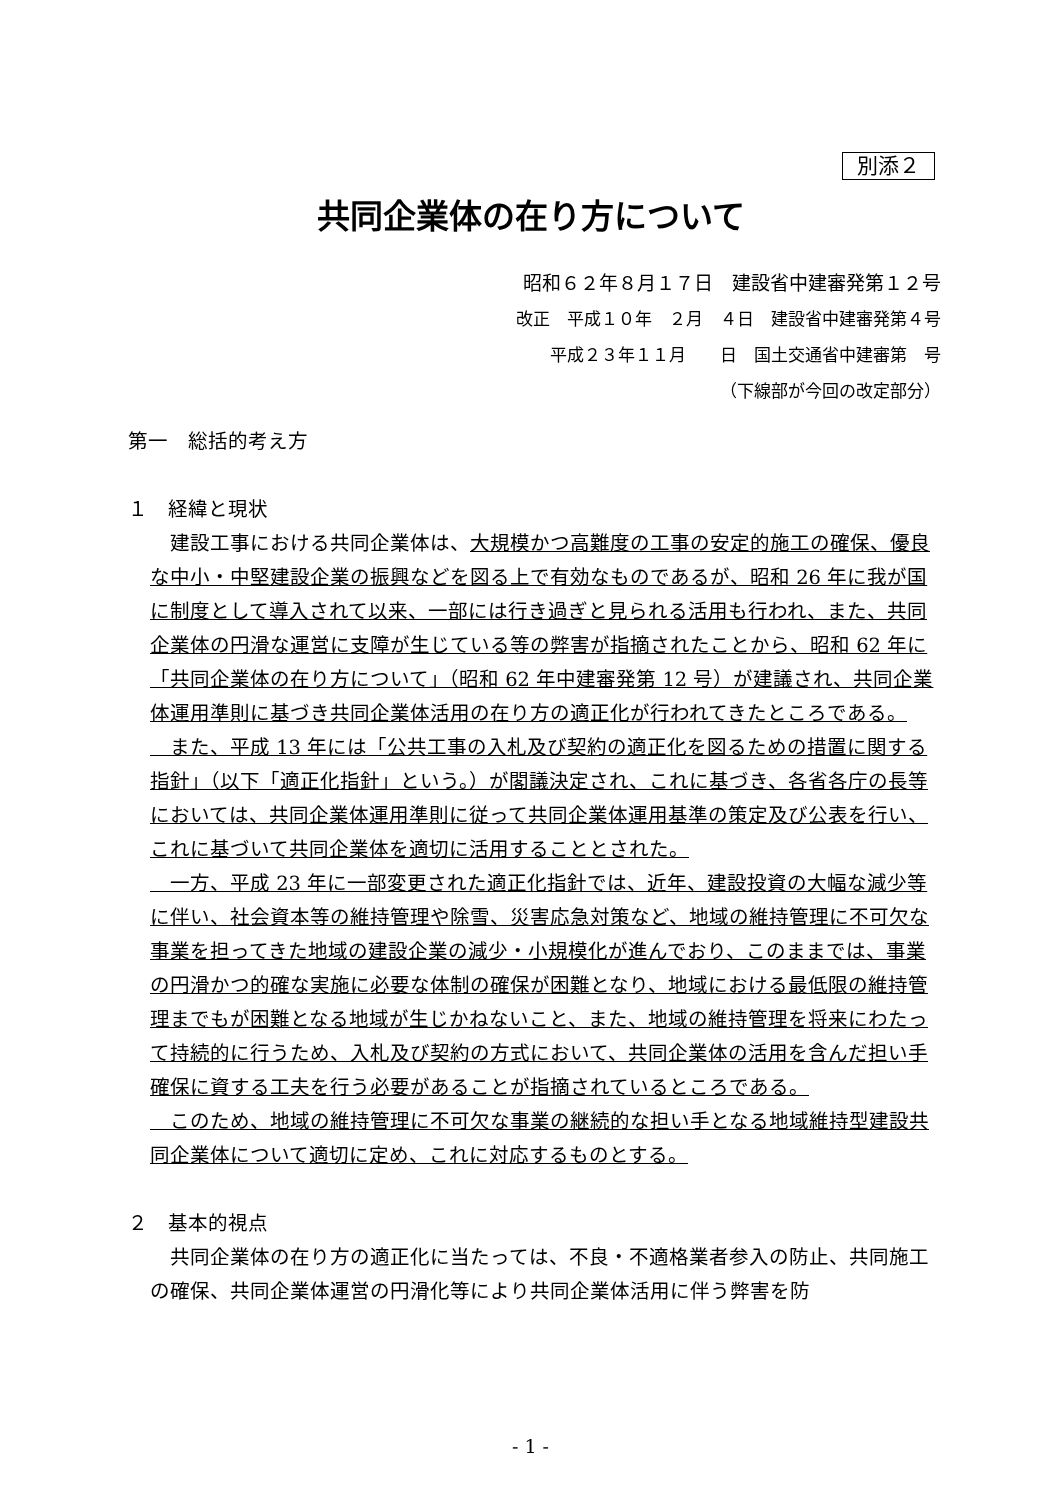別添２
共同企業体の在り方について
昭和６２年８月１７日　建設省中建審発第１２号
改正　平成１０年　２月　４日　建設省中建審発第４号
平成２３年１１月　　日　国土交通省中建審第　号
（下線部が今回の改定部分）
第一　総括的考え方
１　経緯と現状
　建設工事における共同企業体は、大規模かつ高難度の工事の安定的施工の確保、優良な中小・中堅建設企業の振興などを図る上で有効なものであるが、昭和 26 年に我が国に制度として導入されて以来、一部には行き過ぎと見られる活用も行われ、また、共同企業体の円滑な運営に支障が生じている等の弊害が指摘されたことから、昭和 62 年に「共同企業体の在り方について」（昭和 62 年中建審発第 12 号）が建議され、共同企業体運用準則に基づき共同企業体活用の在り方の適正化が行われてきたところである。
　また、平成 13 年には「公共工事の入札及び契約の適正化を図るための措置に関する指針」（以下「適正化指針」という。）が閣議決定され、これに基づき、各省各庁の長等においては、共同企業体運用準則に従って共同企業体運用基準の策定及び公表を行い、これに基づいて共同企業体を適切に活用することとされた。
　一方、平成 23 年に一部変更された適正化指針では、近年、建設投資の大幅な減少等に伴い、社会資本等の維持管理や除雪、災害応急対策など、地域の維持管理に不可欠な事業を担ってきた地域の建設企業の減少・小規模化が進んでおり、このままでは、事業の円滑かつ的確な実施に必要な体制の確保が困難となり、地域における最低限の維持管理までもが困難となる地域が生じかねないこと、また、地域の維持管理を将来にわたって持続的に行うため、入札及び契約の方式において、共同企業体の活用を含んだ担い手確保に資する工夫を行う必要があることが指摘されているところである。
　このため、地域の維持管理に不可欠な事業の継続的な担い手となる地域維持型建設共同企業体について適切に定め、これに対応するものとする。
２　基本的視点
　共同企業体の在り方の適正化に当たっては、不良・不適格業者参入の防止、共同施工の確保、共同企業体運営の円滑化等により共同企業体活用に伴う弊害を防
- 1 -